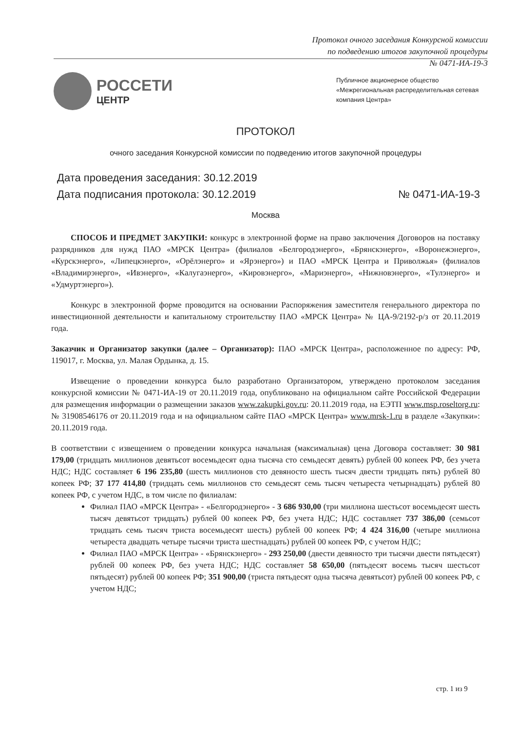Протокол очного заседания Конкурсной комиссии
по подведению итогов закупочной процедуры
№ 0471-ИА-19-3
РОССЕТИ
ЦЕНТР
Публичное акционерное общество
«Межрегиональная распределительная сетевая
компания Центра»
ПРОТОКОЛ
очного заседания Конкурсной комиссии по подведению итогов закупочной процедуры
Дата проведения заседания: 30.12.2019
Дата подписания протокола: 30.12.2019 № 0471-ИА-19-3
Москва
СПОСОБ И ПРЕДМЕТ ЗАКУПКИ: конкурс в электронной форме на право заключения Договоров на поставку разрядников для нужд ПАО «МРСК Центра» (филиалов «Белгородэнерго», «Брянскэнерго», «Воронежэнерго», «Курскэнерго», «Липецкэнерго», «Орёлэнерго» и «Ярэнерго») и ПАО «МРСК Центра и Приволжья» (филиалов «Владимирэнерго», «Ивэнерго», «Калугаэнерго», «Кировэнерго», «Мариэнерго», «Нижновэнерго», «Тулэнерго» и «Удмуртэнерго»).
Конкурс в электронной форме проводится на основании Распоряжения заместителя генерального директора по инвестиционной деятельности и капитальному строительству ПАО «МРСК Центра» № ЦА-9/2192-р/з от 20.11.2019 года.
Заказчик и Организатор закупки (далее – Организатор): ПАО «МРСК Центра», расположенное по адресу: РФ, 119017, г. Москва, ул. Малая Ордынка, д. 15.
Извещение о проведении конкурса было разработано Организатором, утверждено протоколом заседания конкурсной комиссии № 0471-ИА-19 от 20.11.2019 года, опубликовано на официальном сайте Российской Федерации для размещения информации о размещении заказов www.zakupki.gov.ru: 20.11.2019 года, на ЕЭТП www.msp.roseltorg.ru: № 31908546176 от 20.11.2019 года и на официальном сайте ПАО «МРСК Центра» www.mrsk-1.ru в разделе «Закупки»: 20.11.2019 года.
В соответствии с извещением о проведении конкурса начальная (максимальная) цена Договора составляет: 30 981 179,00 (тридцать миллионов девятьсот восемьдесят одна тысяча сто семьдесят девять) рублей 00 копеек РФ, без учета НДС; НДС составляет 6 196 235,80 (шесть миллионов сто девяносто шесть тысяч двести тридцать пять) рублей 80 копеек РФ; 37 177 414,80 (тридцать семь миллионов сто семьдесят семь тысяч четыреста четырнадцать) рублей 80 копеек РФ, с учетом НДС, в том числе по филиалам:
Филиал ПАО «МРСК Центра» - «Белгородэнерго» - 3 686 930,00 (три миллиона шестьсот восемьдесят шесть тысяч девятьсот тридцать) рублей 00 копеек РФ, без учета НДС; НДС составляет 737 386,00 (семьсот тридцать семь тысяч триста восемьдесят шесть) рублей 00 копеек РФ; 4 424 316,00 (четыре миллиона четыреста двадцать четыре тысячи триста шестнадцать) рублей 00 копеек РФ, с учетом НДС;
Филиал ПАО «МРСК Центра» - «Брянскэнерго» - 293 250,00 (двести девяносто три тысячи двести пятьдесят) рублей 00 копеек РФ, без учета НДС; НДС составляет 58 650,00 (пятьдесят восемь тысяч шестьсот пятьдесят) рублей 00 копеек РФ; 351 900,00 (триста пятьдесят одна тысяча девятьсот) рублей 00 копеек РФ, с учетом НДС;
стр. 1 из 9